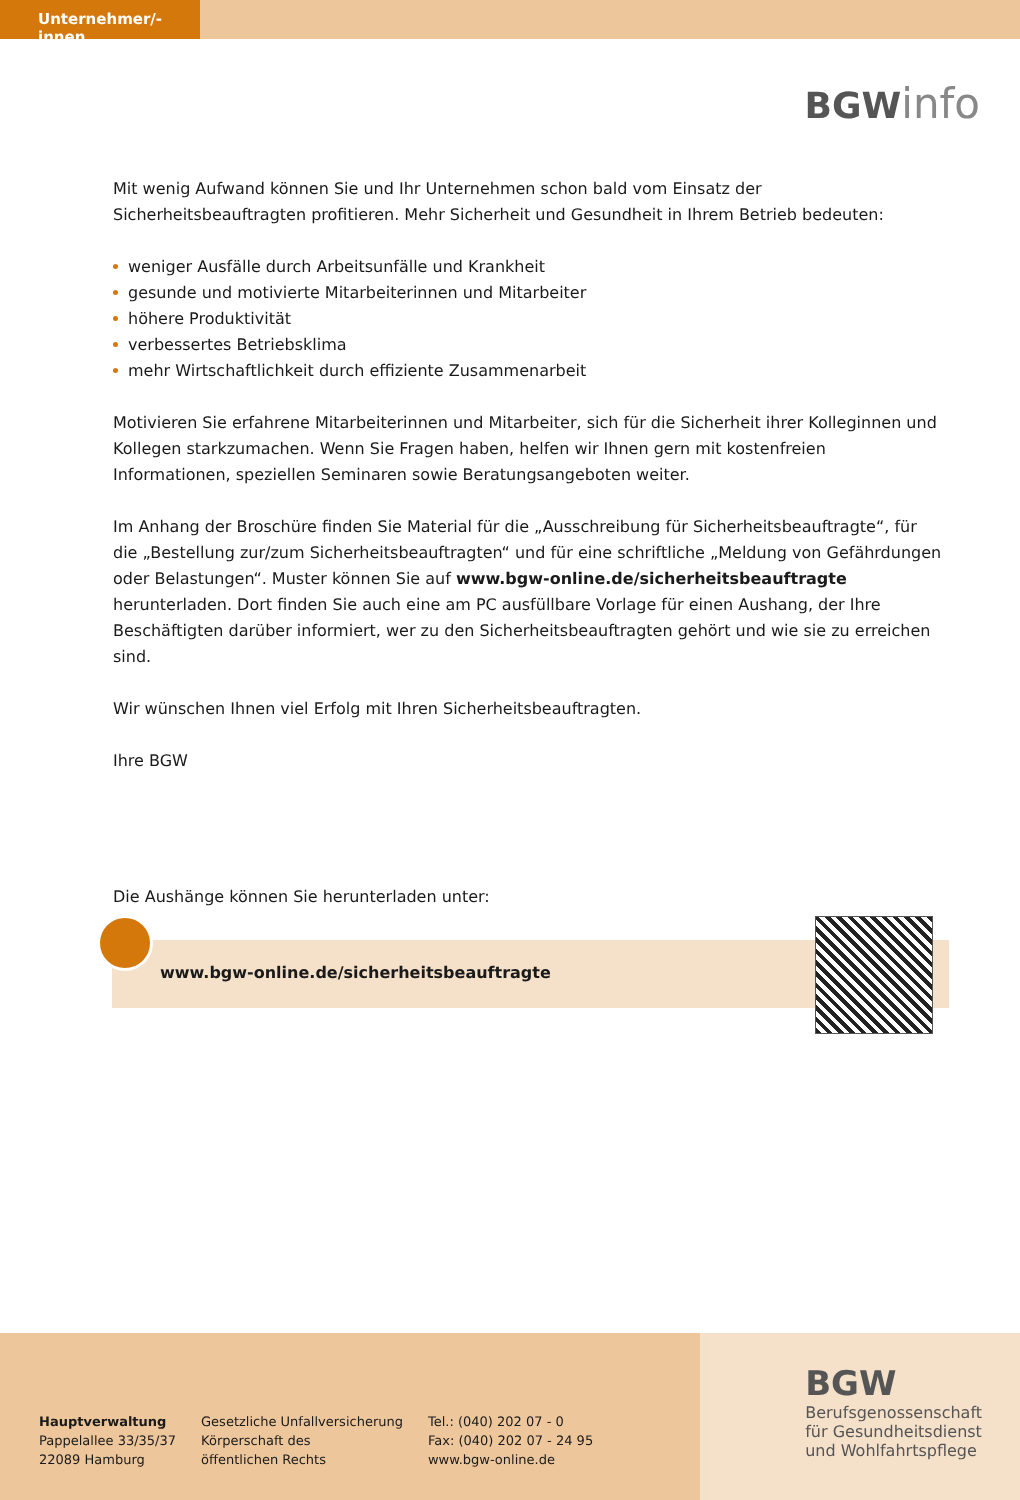Unternehmer/-innen
BGW info
Mit wenig Aufwand können Sie und Ihr Unternehmen schon bald vom Einsatz der Sicherheitsbeauftragten profitieren. Mehr Sicherheit und Gesundheit in Ihrem Betrieb bedeuten:
weniger Ausfälle durch Arbeitsunfälle und Krankheit
gesunde und motivierte Mitarbeiterinnen und Mitarbeiter
höhere Produktivität
verbessertes Betriebsklima
mehr Wirtschaftlichkeit durch effiziente Zusammenarbeit
Motivieren Sie erfahrene Mitarbeiterinnen und Mitarbeiter, sich für die Sicherheit ihrer Kolleginnen und Kollegen starkzumachen. Wenn Sie Fragen haben, helfen wir Ihnen gern mit kostenfreien Informationen, speziellen Seminaren sowie Beratungsangeboten weiter.
Im Anhang der Broschüre finden Sie Material für die „Ausschreibung für Sicherheitsbeauftragte“, für die „Bestellung zur/zum Sicherheitsbeauftragten“ und für eine schriftliche „Meldung von Gefährdungen oder Belastungen“. Muster können Sie auf www.bgw-online.de/sicherheitsbeauftragte herunterladen. Dort finden Sie auch eine am PC ausfüllbare Vorlage für einen Aushang, der Ihre Beschäftigten darüber informiert, wer zu den Sicherheitsbeauftragten gehört und wie sie zu erreichen sind.
Wir wünschen Ihnen viel Erfolg mit Ihren Sicherheitsbeauftragten.
Ihre BGW
Die Aushänge können Sie herunterladen unter:
www.bgw-online.de/sicherheitsbeauftragte
Hauptverwaltung
Pappelallee 33/35/37
22089 Hamburg
Gesetzliche Unfallversicherung
Körperschaft des
öffentlichen Rechts
Tel.: (040) 202 07 - 0
Fax: (040) 202 07 - 24 95
www.bgw-online.de
BGW
Berufsgenossenschaft
für Gesundheitsdienst
und Wohlfahrtspflege